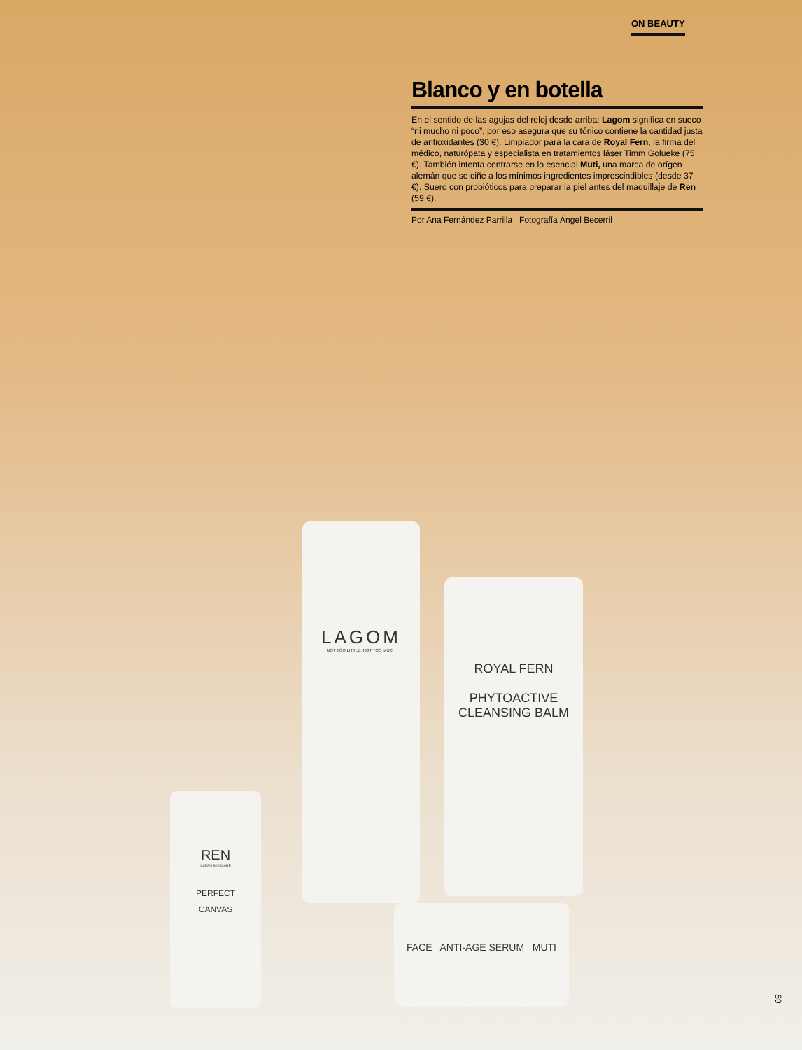ON BEAUTY
Blanco y en botella
En el sentido de las agujas del reloj desde arriba: Lagom significa en sueco “ni mucho ni poco”, por eso asegura que su tónico contiene la cantidad justa de antioxidantes (30 €). Limpiador para la cara de Royal Fern, la firma del médico, naturópata y especialista en tratamientos láser Timm Golueke (75 €). También intenta centrarse en lo esencial Muti, una marca de orígen alemán que se ciñe a los mínimos ingredientes imprescindibles (desde 37 €). Suero con probióticos para preparar la piel antes del maquillaje de Ren (59 €).
Por Ana Fernández Parrilla Fotografía Ángel Becerril
LAGOM
NOT TOO LITTLE, NOT TOO MUCH
ROYAL FERN
PHYTOACTIVE
CLEANSING BALM
REN
CLEAN SKINCARE
PERFECT
CANVAS
FACE ANTI-AGE SERUM MUTI
89